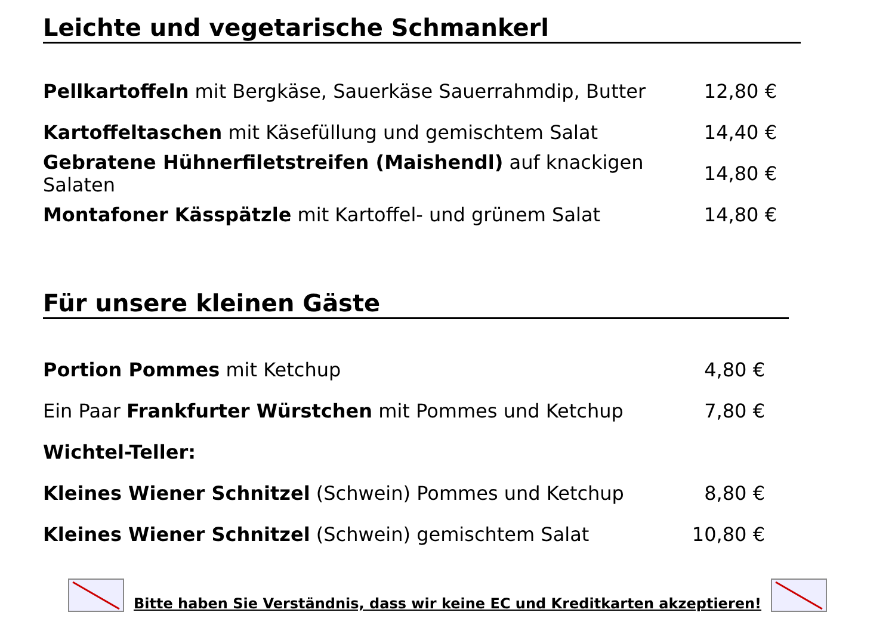Leichte und vegetarische Schmankerl
Pellkartoffeln mit Bergkäse, Sauerkäse Sauerrahmdip, Butter
12,80 €
Kartoffeltaschen mit Käsefüllung und gemischtem Salat 14,40 €
Gebratene Hühnerfiletstreifen (Maishendl) auf knackigen Salaten
14,80 €
Montafoner Kässpätzle mit Kartoffel- und grünem Salat 14,80 €
Für unsere kleinen Gäste
Portion Pommes mit Ketchup 4,80 €
Ein Paar Frankfurter Würstchen mit Pommes und Ketchup 7,80 €
Wichtel-Teller:
Kleines Wiener Schnitzel (Schwein) Pommes und Ketchup 8,80 €
Kleines Wiener Schnitzel (Schwein) gemischtem Salat
10,80 €
Bitte haben Sie Verständnis, dass wir keine EC und Kreditkarten akzeptieren!